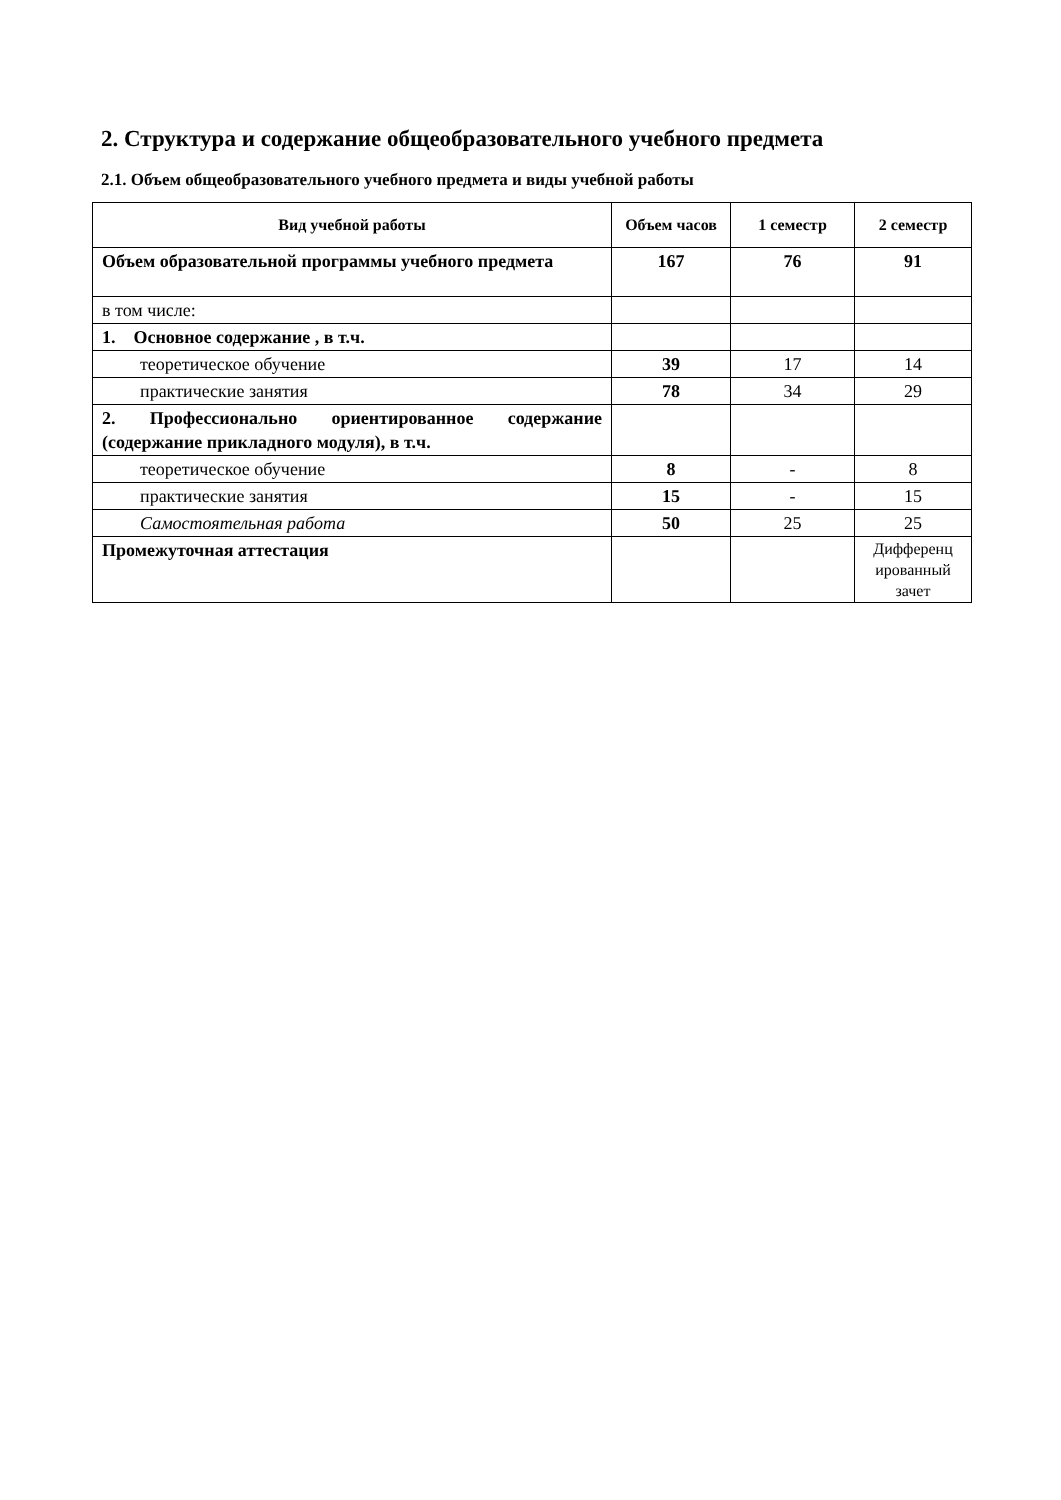2. Структура и содержание общеобразовательного учебного предмета
2.1. Объем общеобразовательного учебного предмета и виды учебной работы
| Вид учебной работы | Объем часов | 1 семестр | 2 семестр |
| --- | --- | --- | --- |
| Объем образовательной программы учебного предмета | 167 | 76 | 91 |
| в том числе: | | | |
| 1. Основное содержание , в т.ч. | | | |
| теоретическое обучение | 39 | 17 | 14 |
| практические занятия | 78 | 34 | 29 |
| 2. Профессионально ориентированное содержание (содержание прикладного модуля), в т.ч. | | | |
| теоретическое обучение | 8 | - | 8 |
| практические занятия | 15 | - | 15 |
| Самостоятельная работа | 50 | 25 | 25 |
| Промежуточная аттестация | | | Дифференц ированный зачет |